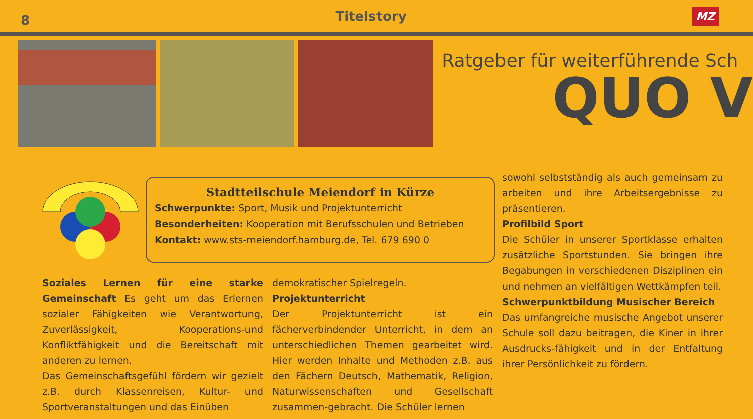8
Titelstory
MZ
Ratgeber für weiterführende Sch
QUO V
Stadtteilschule Meiendorf in Kürze
Schwerpunkte: Sport, Musik und Projektunterricht
Besonderheiten: Kooperation mit Berufsschulen und Betrieben
Kontakt: www.sts-meiendorf.hamburg.de, Tel. 679 690 0
Soziales Lernen für eine starke Gemeinschaft Es geht um das Erlernen sozialer Fähigkeiten wie Verantwortung, Zuverlässigkeit, Kooperations-und Konfliktfähigkeit und die Bereitschaft mit anderen zu lernen.
Das Gemeinschaftsgefühl fördern wir gezielt z.B. durch Klassenreisen, Kultur- und Sportveranstaltungen und das Einüben
demokratischer Spielregeln.
Projektunterricht
Der Projektunterricht ist ein fächerverbindender Unterricht, in dem an unterschiedlichen Themen gearbeitet wird. Hier werden Inhalte und Methoden z.B. aus den Fächern Deutsch, Mathematik, Religion, Naturwissenschaften und Gesellschaft zusammen-gebracht. Die Schüler lernen
sowohl selbstständig als auch gemeinsam zu arbeiten und ihre Arbeitsergebnisse zu präsentieren.
Profilbild Sport
Die Schüler in unserer Sportklasse erhalten zusätzliche Sportstunden. Sie bringen ihre Begabungen in verschiedenen Disziplinen ein und nehmen an vielfältigen Wettkämpfen teil.
Schwerpunktbildung Musischer Bereich
Das umfangreiche musische Angebot unserer Schule soll dazu beitragen, die Kiner in ihrer Ausdrucks-fähigkeit und in der Entfaltung ihrer Persönlichkeit zu fördern.